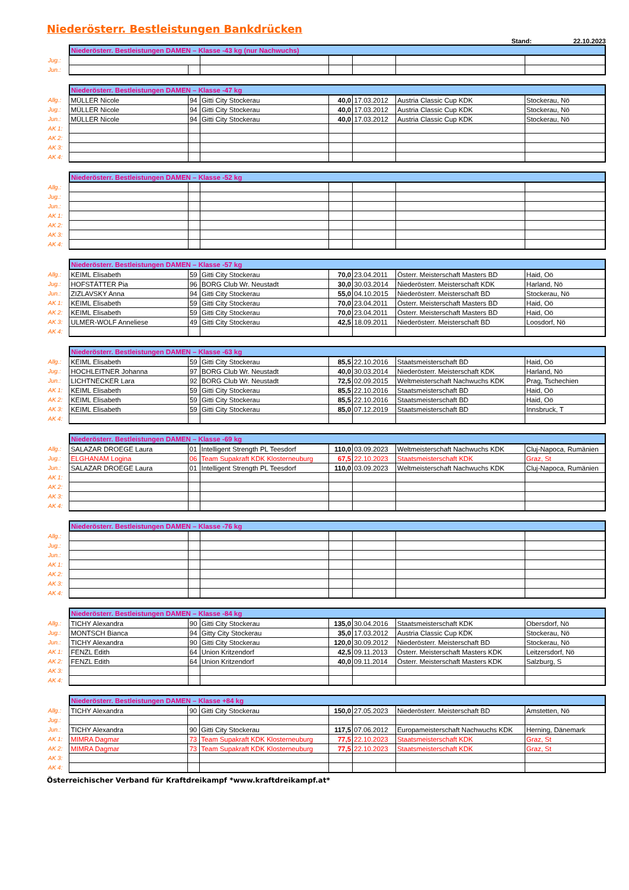Niederösterr. Bestleistungen Bankdrücken
Stand: 22.10.2023
| | Niederösterr. Bestleistungen DAMEN – Klasse -43 kg (nur Nachwuchs) | | | | | | |
| Jug.: | | | | | | | |
| Jun.: | | | | | | | |
| | Niederösterr. Bestleistungen DAMEN – Klasse -47 kg | | | | | | |
| Allg.: | MÜLLER Nicole | 94 | Gitti City Stockerau | 40,0 | 17.03.2012 | Austria Classic Cup KDK | Stockerau, Nö |
| Jug.: | MÜLLER Nicole | 94 | Gitti City Stockerau | 40,0 | 17.03.2012 | Austria Classic Cup KDK | Stockerau, Nö |
| Jun.: | MÜLLER Nicole | 94 | Gitti City Stockerau | 40,0 | 17.03.2012 | Austria Classic Cup KDK | Stockerau, Nö |
| AK 1: | | | | | | | |
| AK 2: | | | | | | | |
| AK 3: | | | | | | | |
| AK 4: | | | | | | | |
| | Niederösterr. Bestleistungen DAMEN – Klasse -52 kg | | | | | | |
| Allg.: | | | | | | | |
| Jug.: | | | | | | | |
| Jun.: | | | | | | | |
| AK 1: | | | | | | | |
| AK 2: | | | | | | | |
| AK 3: | | | | | | | |
| AK 4: | | | | | | | |
| | Niederösterr. Bestleistungen DAMEN – Klasse -57 kg | | | | | | |
| Allg.: | KEIML Elisabeth | 59 | Gitti City Stockerau | 70,0 | 23.04.2011 | Österr. Meisterschaft Masters BD | Haid, Oö |
| Jug.: | HOFSTÄTTER Pia | 96 | BORG Club Wr. Neustadt | 30,0 | 30.03.2014 | Niederösterr. Meisterschaft KDK | Harland, Nö |
| Jun.: | ZIZLAVSKY Anna | 94 | Gitti City Stockerau | 55,0 | 04.10.2015 | Niederösterr. Meisterschaft BD | Stockerau, Nö |
| AK 1: | KEIML Elisabeth | 59 | Gitti City Stockerau | 70,0 | 23.04.2011 | Österr. Meisterschaft Masters BD | Haid, Oö |
| AK 2: | KEIML Elisabeth | 59 | Gitti City Stockerau | 70,0 | 23.04.2011 | Österr. Meisterschaft Masters BD | Haid, Oö |
| AK 3: | ULMER-WOLF Anneliese | 49 | Gitti City Stockerau | 42,5 | 18.09.2011 | Niederösterr. Meisterschaft BD | Loosdorf, Nö |
| AK 4: | | | | | | | |
| | Niederösterr. Bestleistungen DAMEN – Klasse -63 kg | | | | | | |
| Allg.: | KEIML Elisabeth | 59 | Gitti City Stockerau | 85,5 | 22.10.2016 | Staatsmeisterschaft BD | Haid, Oö |
| Jug.: | HOCHLEITNER Johanna | 97 | BORG Club Wr. Neustadt | 40,0 | 30.03.2014 | Niederösterr. Meisterschaft KDK | Harland, Nö |
| Jun.: | LICHTNECKER Lara | 92 | BORG Club Wr. Neustadt | 72,5 | 02.09.2015 | Weltmeisterschaft Nachwuchs KDK | Prag, Tschechien |
| AK 1: | KEIML Elisabeth | 59 | Gitti City Stockerau | 85,5 | 22.10.2016 | Staatsmeisterschaft BD | Haid, Oö |
| AK 2: | KEIML Elisabeth | 59 | Gitti City Stockerau | 85,5 | 22.10.2016 | Staatsmeisterschaft BD | Haid, Oö |
| AK 3: | KEIML Elisabeth | 59 | Gitti City Stockerau | 85,0 | 07.12.2019 | Staatsmeisterschaft BD | Innsbruck, T |
| AK 4: | | | | | | | |
| | Niederösterr. Bestleistungen DAMEN – Klasse -69 kg | | | | | | |
| Allg.: | SALAZAR DROEGE Laura | 01 | Intelligent Strength PL Teesdorf | 110,0 | 03.09.2023 | Weltmeisterschaft Nachwuchs KDK | Cluj-Napoca, Rumänien |
| Jug.: | ELGHANAM Logina | 06 | Team Supakraft KDK Klosterneuburg | 67,5 | 22.10.2023 | Staatsmeisterschaft KDK | Graz, St |
| Jun.: | SALAZAR DROEGE Laura | 01 | Intelligent Strength PL Teesdorf | 110,0 | 03.09.2023 | Weltmeisterschaft Nachwuchs KDK | Cluj-Napoca, Rumänien |
| AK 1: | | | | | | | |
| AK 2: | | | | | | | |
| AK 3: | | | | | | | |
| AK 4: | | | | | | | |
| | Niederösterr. Bestleistungen DAMEN – Klasse -76 kg | | | | | | |
| Allg.: | | | | | | | |
| Jug.: | | | | | | | |
| Jun.: | | | | | | | |
| AK 1: | | | | | | | |
| AK 2: | | | | | | | |
| AK 3: | | | | | | | |
| AK 4: | | | | | | | |
| | Niederösterr. Bestleistungen DAMEN – Klasse -84 kg | | | | | | |
| Allg.: | TICHY Alexandra | 90 | Gitti City Stockerau | 135,0 | 30.04.2016 | Staatsmeisterschaft KDK | Obersdorf, Nö |
| Jug.: | MONTSCH Bianca | 94 | Gitty City Stockerau | 35,0 | 17.03.2012 | Austria Classic Cup KDK | Stockerau, Nö |
| Jun.: | TICHY Alexandra | 90 | Gitti City Stockerau | 120,0 | 30.09.2012 | Niederösterr. Meisterschaft BD | Stockerau, Nö |
| AK 1: | FENZL Edith | 64 | Union Kritzendorf | 42,5 | 09.11.2013 | Österr. Meisterschaft Masters KDK | Leitzersdorf, Nö |
| AK 2: | FENZL Edith | 64 | Union Kritzendorf | 40,0 | 09.11.2014 | Österr. Meisterschaft Masters KDK | Salzburg, S |
| AK 3: | | | | | | | |
| AK 4: | | | | | | | |
| | Niederösterr. Bestleistungen DAMEN – Klasse +84 kg | | | | | | |
| Allg.: | TICHY Alexandra | 90 | Gitti City Stockerau | 150,0 | 27.05.2023 | Niederösterr. Meisterschaft BD | Amstetten, Nö |
| Jug.: | | | | | | | |
| Jun.: | TICHY Alexandra | 90 | Gitti City Stockerau | 117,5 | 07.06.2012 | Europameisterschaft Nachwuchs KDK | Herning, Dänemark |
| AK 1: | MIMRA Dagmar | 73 | Team Supakraft KDK Klosterneuburg | 77,5 | 22.10.2023 | Staatsmeisterschaft KDK | Graz, St |
| AK 2: | MIMRA Dagmar | 73 | Team Supakraft KDK Klosterneuburg | 77,5 | 22.10.2023 | Staatsmeisterschaft KDK | Graz, St |
| AK 3: | | | | | | | |
| AK 4: | | | | | | | |
Österreichischer Verband für Kraftdreikampf *www.kraftdreikampf.at*